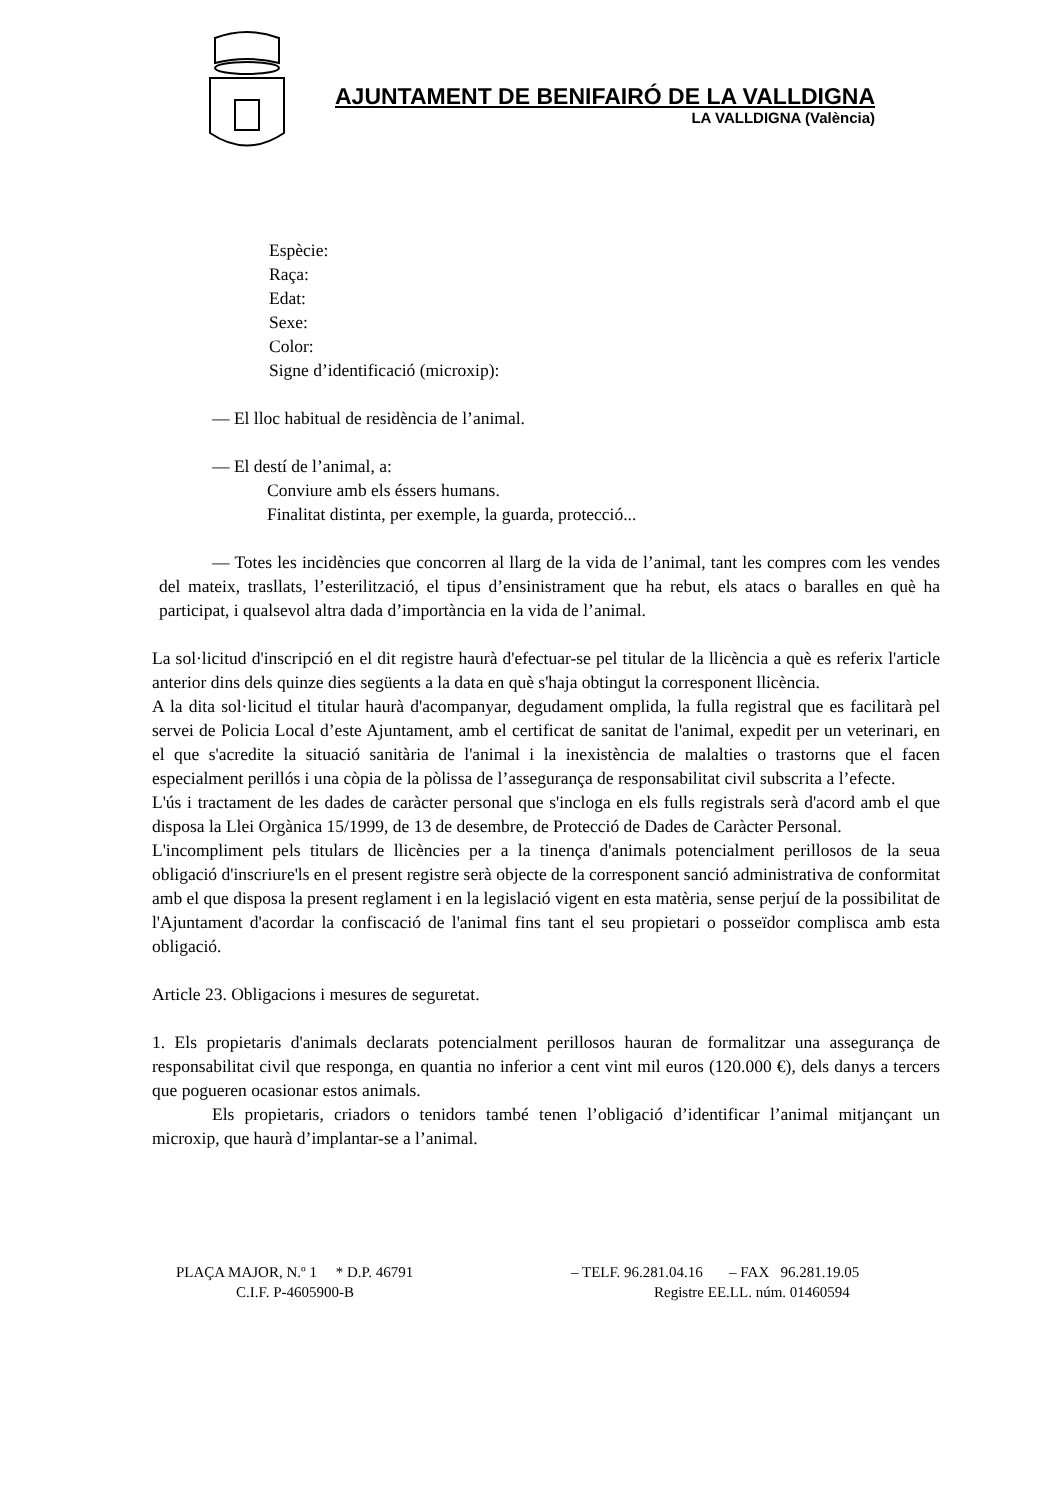AJUNTAMENT DE BENIFAIRÓ DE LA VALLDIGNA
LA VALLDIGNA (València)
Espècie:
Raça:
Edat:
Sexe:
Color:
Signe d’identificació (microxip):
— El lloc habitual de residència de l’animal.
— El destí de l’animal, a:
Conviure amb els éssers humans.
Finalitat distinta, per exemple, la guarda, protecció...
— Totes les incidències que concorren al llarg de la vida de l’animal, tant les compres com les vendes del mateix, trasllats, l’esterilització, el tipus d’ensinistrament que ha rebut, els atacs o baralles en què ha participat, i qualsevol altra dada d’importància en la vida de l’animal.
La sol·licitud d'inscripció en el dit registre haurà d'efectuar-se pel titular de la llicència a què es referix l'article anterior dins dels quinze dies següents a la data en què s'haja obtingut la corresponent llicència.
A la dita sol·licitud el titular haurà d'acompanyar, degudament omplida, la fulla registral que es facilitarà pel servei de Policia Local d’este Ajuntament, amb el certificat de sanitat de l'animal, expedit per un veterinari, en el que s'acredite la situació sanitària de l'animal i la inexistència de malalties o trastorns que el facen especialment perillós i una còpia de la pòlissa de l’assegurança de responsabilitat civil subscrita a l’efecte.
L'ús i tractament de les dades de caràcter personal que s'incloga en els fulls registrals serà d'acord amb el que disposa la Llei Orgànica 15/1999, de 13 de desembre, de Protecció de Dades de Caràcter Personal.
L'incompliment pels titulars de llicències per a la tinença d'animals potencialment perillosos de la seua obligació d'inscriure'ls en el present registre serà objecte de la corresponent sanció administrativa de conformitat amb el que disposa la present reglament i en la legislació vigent en esta matèria, sense perjuí de la possibilitat de l'Ajuntament d'acordar la confiscació de l'animal fins tant el seu propietari o posseïdor complisca amb esta obligació.
Article 23. Obligacions i mesures de seguretat.
1. Els propietaris d'animals declarats potencialment perillosos hauran de formalitzar una assegurança de responsabilitat civil que responga, en quantia no inferior a cent vint mil euros (120.000 €), dels danys a tercers que pogueren ocasionar estos animals.
Els propietaris, criadors o tenidors també tenen l’obligació d’identificar l’animal mitjançant un microxip, que haurà d’implantar-se a l’animal.
PLAÇA MAJOR, N.º 1 * D.P. 46791 – TELF. 96.281.04.16 – FAX 96.281.19.05
C.I.F. P-4605900-B Registre EE.LL. núm. 01460594